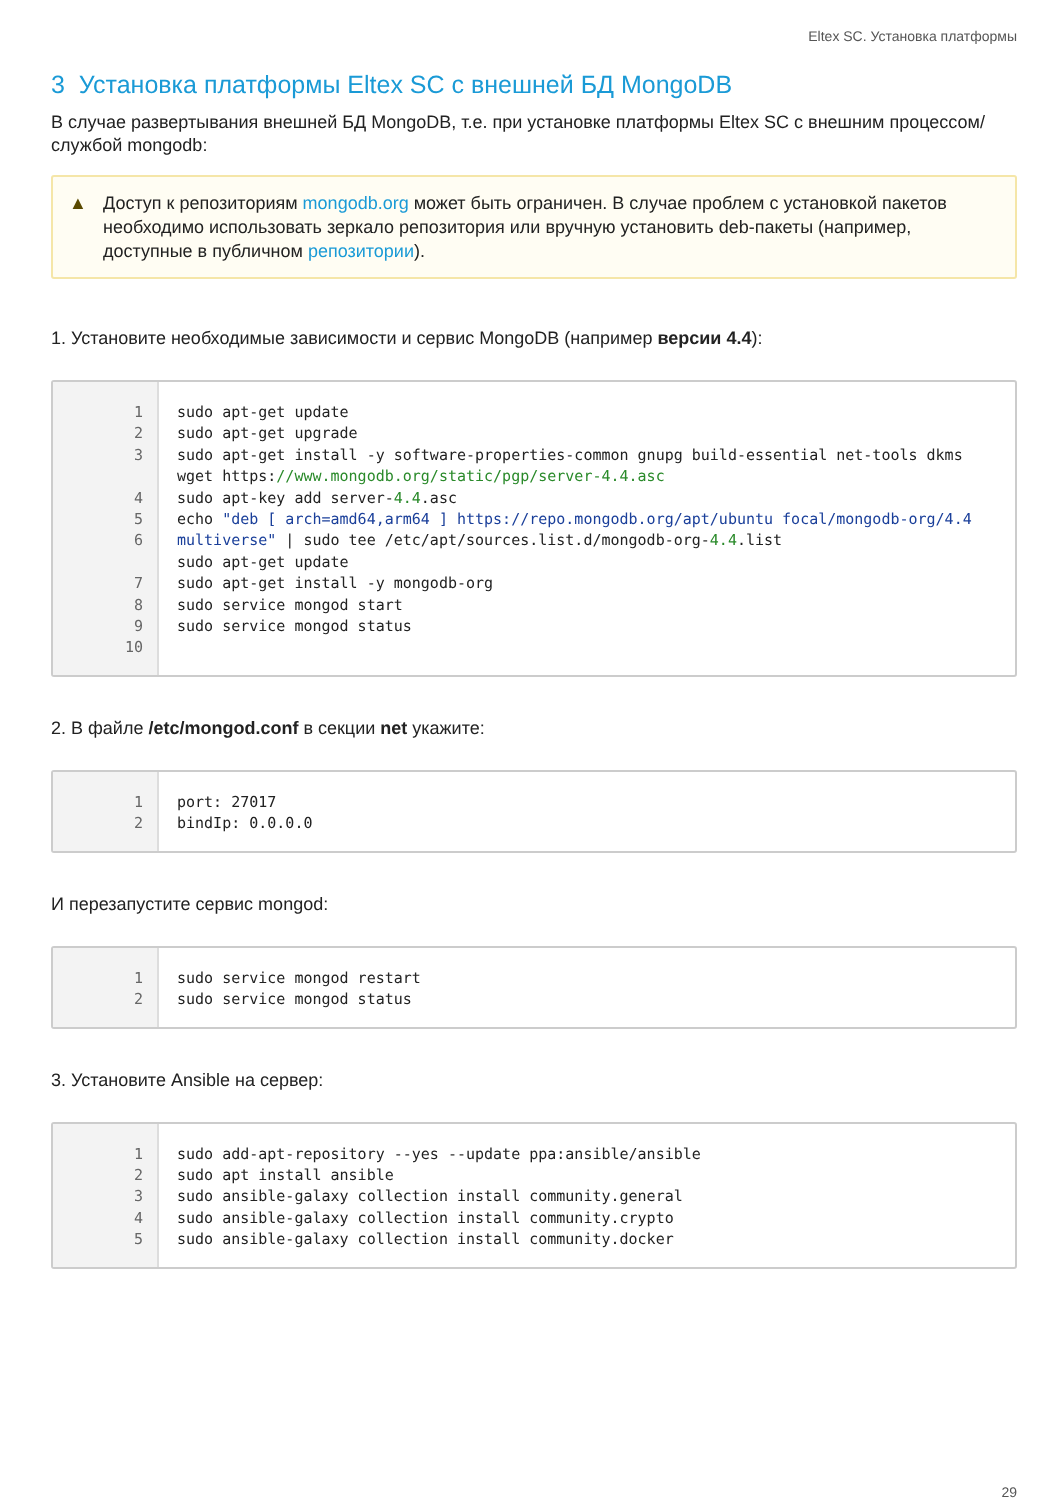Eltex SC. Установка платформы
3 Установка платформы Eltex SC с внешней БД MongoDB
В случае развертывания внешней БД MongoDB, т.е. при установке платформы Eltex SC с внешним процессом/службой mongodb:
▲ Доступ к репозиториям mongodb.org может быть ограничен. В случае проблем с установкой пакетов необходимо использовать зеркало репозитория или вручную установить deb-пакеты (например, доступные в публичном репозитории).
1. Установите необходимые зависимости и сервис MongoDB (например версии 4.4):
1 2 3 4 5 6 7 8 9 10
sudo apt-get update sudo apt-get upgrade sudo apt-get install -y software-properties-common gnupg build-essential net-tools dkms wget https://www.mongodb.org/static/pgp/server-4.4.asc sudo apt-key add server-4.4.asc echo "deb [ arch=amd64,arm64 ] https://repo.mongodb.org/apt/ubuntu focal/mongodb-org/4.4 multiverse" | sudo tee /etc/apt/sources.list.d/mongodb-org-4.4.list sudo apt-get update sudo apt-get install -y mongodb-org sudo service mongod start sudo service mongod status
2. В файле /etc/mongod.conf в секции net укажите:
1 2
port: 27017 bindIp: 0.0.0.0
И перезапустите сервис mongod:
1 2
sudo service mongod restart sudo service mongod status
3. Установите Ansible на сервер:
1 2 3 4 5
sudo add-apt-repository --yes --update ppa:ansible/ansible sudo apt install ansible sudo ansible-galaxy collection install community.general sudo ansible-galaxy collection install community.crypto sudo ansible-galaxy collection install community.docker
29